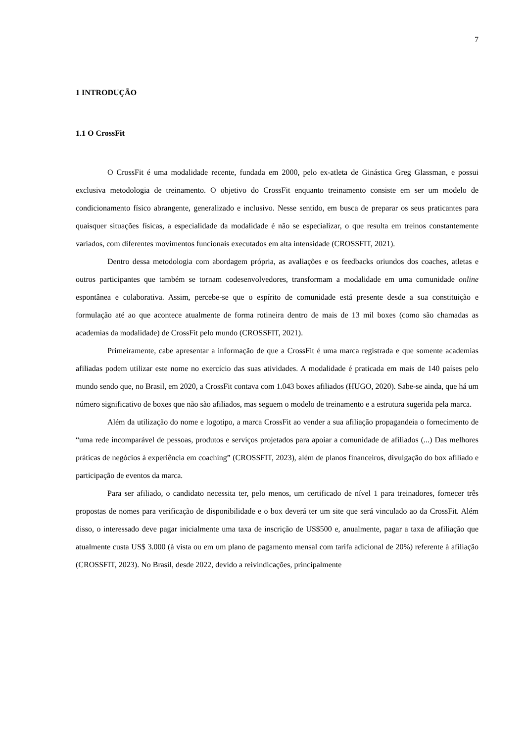7
1 INTRODUÇÃO
1.1 O CrossFit
O CrossFit é uma modalidade recente, fundada em 2000, pelo ex-atleta de Ginástica Greg Glassman, e possui exclusiva metodologia de treinamento. O objetivo do CrossFit enquanto treinamento consiste em ser um modelo de condicionamento físico abrangente, generalizado e inclusivo. Nesse sentido, em busca de preparar os seus praticantes para quaisquer situações físicas, a especialidade da modalidade é não se especializar, o que resulta em treinos constantemente variados, com diferentes movimentos funcionais executados em alta intensidade (CROSSFIT, 2021).
Dentro dessa metodologia com abordagem própria, as avaliações e os feedbacks oriundos dos coaches, atletas e outros participantes que também se tornam codesenvolvedores, transformam a modalidade em uma comunidade online espontânea e colaborativa. Assim, percebe-se que o espírito de comunidade está presente desde a sua constituição e formulação até ao que acontece atualmente de forma rotineira dentro de mais de 13 mil boxes (como são chamadas as academias da modalidade) de CrossFit pelo mundo (CROSSFIT, 2021).
Primeiramente, cabe apresentar a informação de que a CrossFit é uma marca registrada e que somente academias afiliadas podem utilizar este nome no exercício das suas atividades. A modalidade é praticada em mais de 140 países pelo mundo sendo que, no Brasil, em 2020, a CrossFit contava com 1.043 boxes afiliados (HUGO, 2020). Sabe-se ainda, que há um número significativo de boxes que não são afiliados, mas seguem o modelo de treinamento e a estrutura sugerida pela marca.
Além da utilização do nome e logotipo, a marca CrossFit ao vender a sua afiliação propagandeia o fornecimento de “uma rede incomparável de pessoas, produtos e serviços projetados para apoiar a comunidade de afiliados (...) Das melhores práticas de negócios à experiência em coaching” (CROSSFIT, 2023), além de planos financeiros, divulgação do box afiliado e participação de eventos da marca.
Para ser afiliado, o candidato necessita ter, pelo menos, um certificado de nível 1 para treinadores, fornecer três propostas de nomes para verificação de disponibilidade e o box deverá ter um site que será vinculado ao da CrossFit. Além disso, o interessado deve pagar inicialmente uma taxa de inscrição de US$500 e, anualmente, pagar a taxa de afiliação que atualmente custa US$ 3.000 (à vista ou em um plano de pagamento mensal com tarifa adicional de 20%) referente à afiliação (CROSSFIT, 2023). No Brasil, desde 2022, devido a reivindicações, principalmente